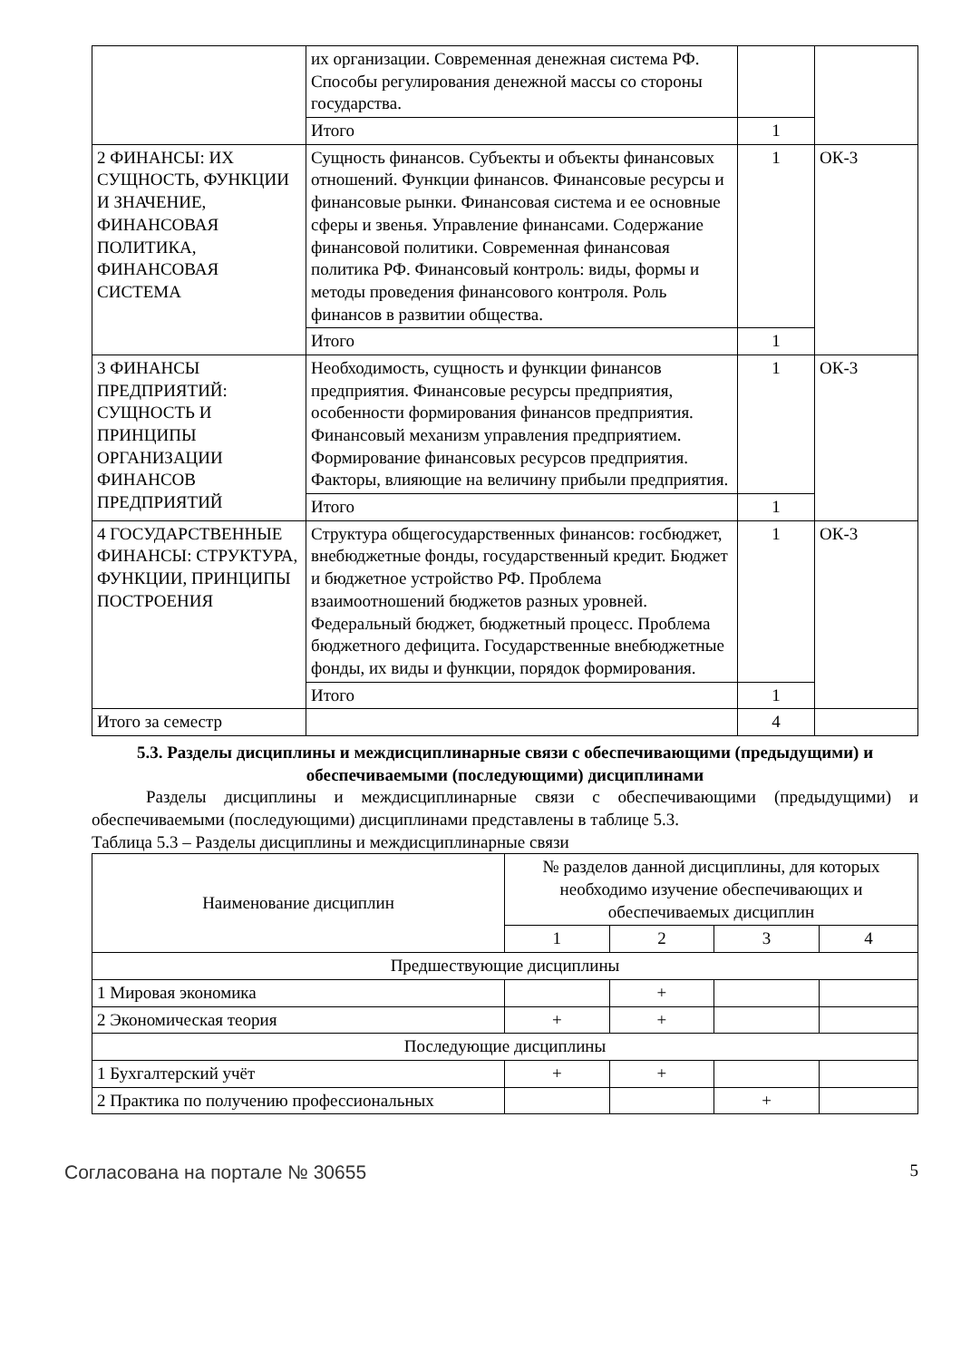| | их организации. Современная денежная система РФ. Способы регулирования денежной массы со стороны государства. | | |
| | Итого | 1 | |
| 2 ФИНАНСЫ: ИХ СУЩНОСТЬ, ФУНКЦИИ И ЗНАЧЕНИЕ, ФИНАНСОВАЯ ПОЛИТИКА, ФИНАНСОВАЯ СИСТЕМА | Сущность финансов. Субъекты и объекты финансовых отношений. Функции финансов. Финансовые ресурсы и финансовые рынки. Финансовая система и ее основные сферы и звенья. Управление финансами. Содержание финансовой политики. Современная финансовая политика РФ. Финансовый контроль: виды, формы и методы проведения финансового контроля. Роль финансов в развитии общества. | 1 | ОК-3 |
| | Итого | 1 | |
| 3 ФИНАНСЫ ПРЕДПРИЯТИЙ: СУЩНОСТЬ И ПРИНЦИПЫ ОРГАНИЗАЦИИ ФИНАНСОВ ПРЕДПРИЯТИЙ | Необходимость, сущность и функции финансов предприятия. Финансовые ресурсы предприятия, особенности формирования финансов предприятия. Финансовый механизм управления предприятием. Формирование финансовых ресурсов предприятия. Факторы, влияющие на величину прибыли предприятия. | 1 | ОК-3 |
| | Итого | 1 | |
| 4 ГОСУДАРСТВЕННЫЕ ФИНАНСЫ: СТРУКТУРА, ФУНКЦИИ, ПРИНЦИПЫ ПОСТРОЕНИЯ | Структура общегосударственных финансов: госбюджет, внебюджетные фонды, государственный кредит. Бюджет и бюджетное устройство РФ. Проблема взаимоотношений бюджетов разных уровней. Федеральный бюджет, бюджетный процесс. Проблема бюджетного дефицита. Государственные внебюджетные фонды, их виды и функции, порядок формирования. | 1 | ОК-3 |
| | Итого | 1 | |
| Итого за семестр | | 4 | |
5.3. Разделы дисциплины и междисциплинарные связи с обеспечивающими (предыдущими) и обеспечиваемыми (последующими) дисциплинами
Разделы дисциплины и междисциплинарные связи с обеспечивающими (предыдущими) и обеспечиваемыми (последующими) дисциплинами представлены в таблице 5.3.
Таблица 5.3 – Разделы дисциплины и междисциплинарные связи
| Наименование дисциплин | № разделов данной дисциплины, для которых необходимо изучение обеспечивающих и обеспечиваемых дисциплин | | | |
| --- | --- | --- | --- | --- |
| | 1 | 2 | 3 | 4 |
| Предшествующие дисциплины | | | | |
| 1 Мировая экономика | | + | | |
| 2 Экономическая теория | + | + | | |
| Последующие дисциплины | | | | |
| 1 Бухгалтерский учёт | + | + | | |
| 2 Практика по получению профессиональных | | | + | |
Согласована на портале № 30655 5